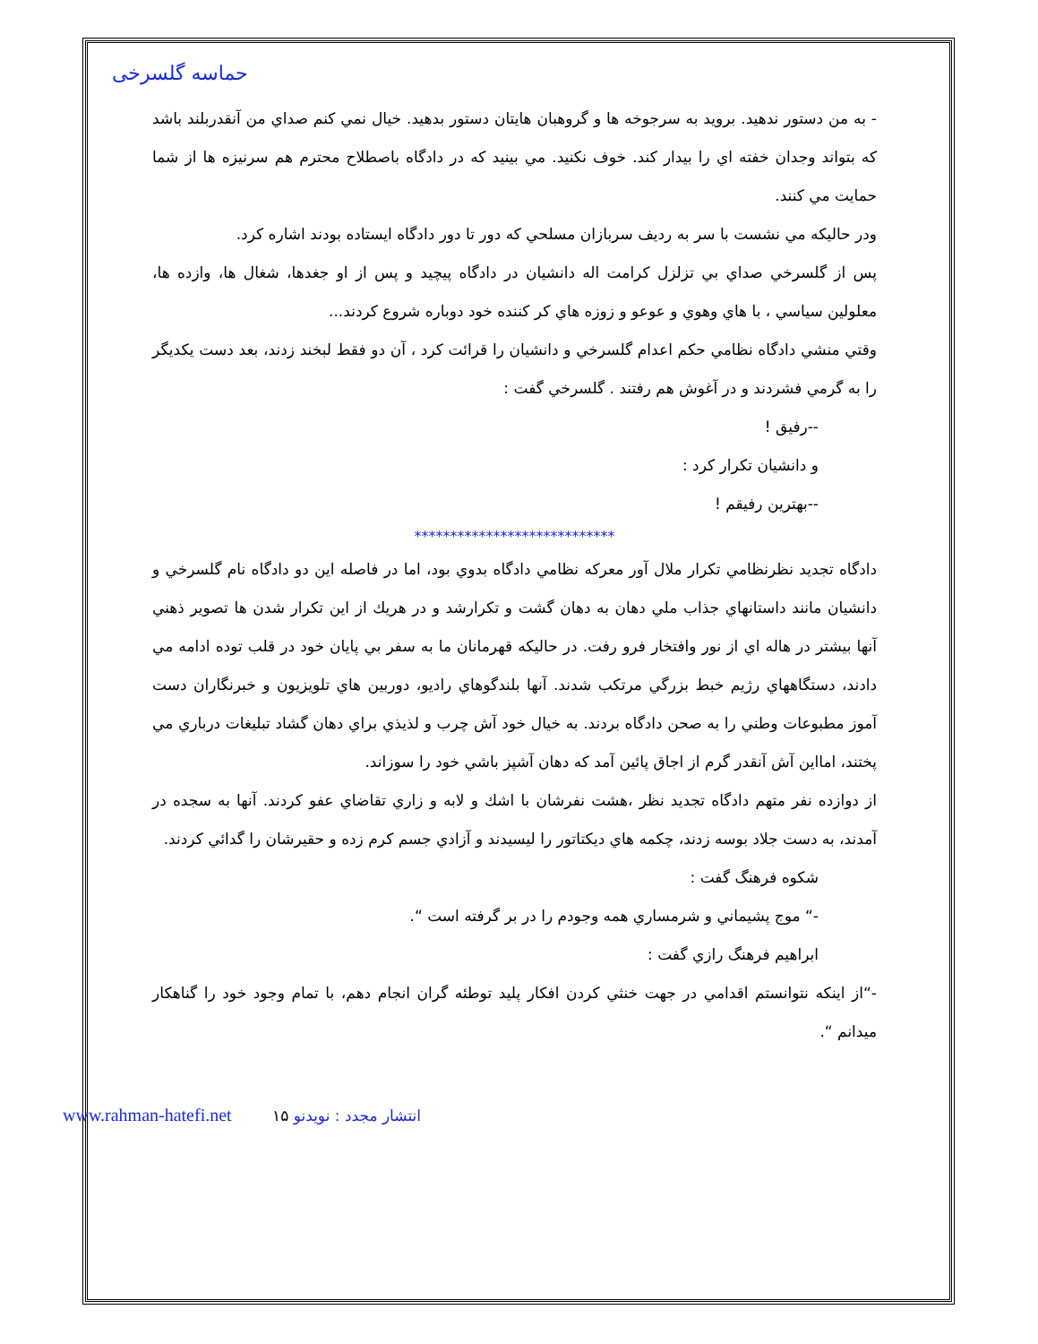حماسه گلسرخی
- به من دستور ندهيد. برويد به سرجوخه ها و گروهبان هايتان دستور بدهيد. خيال نمي كنم صداي من آنقدربلند باشد كه بتواند وجدان خفته اي را بيدار كند. خوف نكنيد. مي بينيد كه در دادگاه باصطلاح محترم هم سرنيزه ها از شما حمايت مي كنند.
ودر حاليكه مي نشست با سر به رديف سربازان مسلحي كه دور تا دور دادگاه ايستاده بودند اشاره كرد.
پس از گلسرخي صداي بي تزلزل كرامت اله دانشيان در دادگاه پيچيد و پس از او جغدها، شغال ها، وازده ها، معلولين سياسي ، با هاي وهوي و عوعو و زوزه هاي كر كننده خود دوباره شروع كردند...
وقتي منشي دادگاه نظامي حكم اعدام گلسرخي و دانشيان را قرائت كرد ، آن دو فقط لبخند زدند، بعد دست يكديگر را به گرمي فشردند و در آغوش هم رفتند . گلسرخي گفت :
--رفيق !
و دانشيان تكرار كرد :
--بهترين رفيقم !
****************************
دادگاه تجديد نظرنظامي تكرار ملال آور معركه نظامي دادگاه بدوي بود، اما در فاصله اين دو دادگاه نام گلسرخي و دانشيان مانند داستانهاي جذاب ملي دهان به دهان گشت و تكرارشد و در هريك از اين تكرار شدن ها تصوير ذهني آنها بيشتر در هاله اي از نور وافتخار فرو رفت. در حاليكه قهرمانان ما به سفر بي پايان خود در قلب توده ادامه مي دادند، دستگاههاي رژيم خبط بزرگي مرتكب شدند. آنها بلندگوهاي راديو، دوربين هاي تلويزيون و خبرنگاران دست آموز مطبوعات وطني را به صحن دادگاه بردند. به خيال خود آش چرب و لذيذي براي دهان گشاد تبليغات درباري مي پختند، امااين آش آنقدر گرم از اجاق پائين آمد كه دهان آشپز باشي خود را سوزاند.
از دوازده نفر متهم دادگاه تجديد نظر ،هشت نفرشان با اشك و لابه و زاري تقاضاي عفو كردند. آنها به سجده در آمدند، به دست جلاد بوسه زدند، چكمه هاي ديكتاتور را ليسيدند و آزادي جسم كرم زده و حقيرشان را گدائي كردند.
شكوه فرهنگ گفت :
-“ موج پشيماني و شرمساري همه وجودم را در بر گرفته است “.
ابراهيم فرهنگ رازي گفت :
-“از اينكه نتوانستم اقدامي در جهت خنثي كردن افكار پليد توطئه گران انجام دهم، با تمام وجود خود را گناهكار ميدانم “.
انتشار مجدد : نويدنو www.rahman-hatefi.net ۱۵